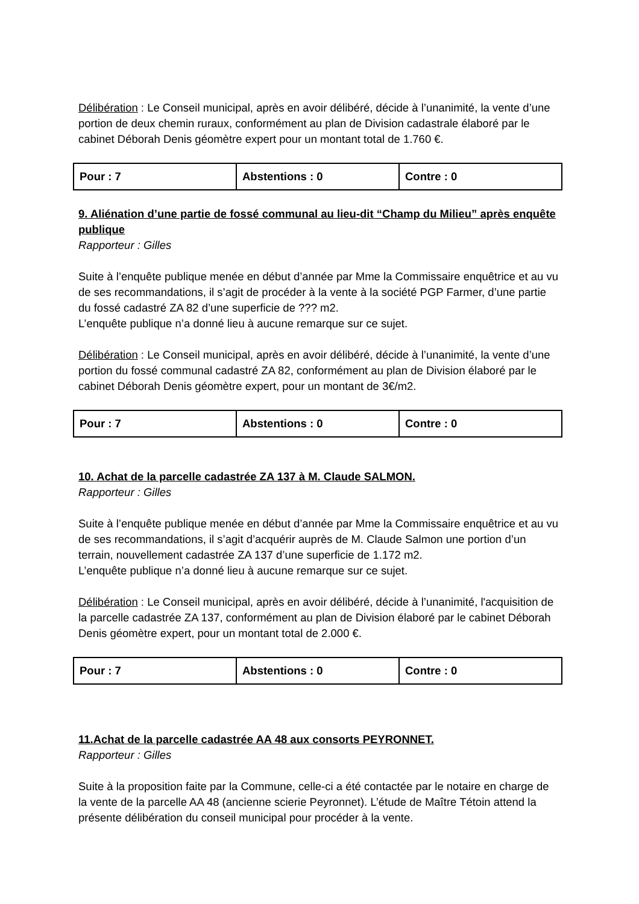Délibération : Le Conseil municipal, après en avoir délibéré, décide à l’unanimité, la vente d’une portion de deux chemin ruraux, conformément au plan de Division cadastrale élaboré par le cabinet Déborah Denis géomètre expert pour un montant total de 1.760 €.
| Pour : 7 | Abstentions : 0 | Contre : 0 |
9. Aliénation d’une partie de fossé communal au lieu-dit “Champ du Milieu” après enquête publique
Rapporteur : Gilles
Suite à l’enquête publique menée en début d’année par Mme la Commissaire enquêtrice et au vu de ses recommandations, il s’agit de procéder à la vente à la société PGP Farmer, d’une partie du fossé cadastré ZA 82 d’une superficie de ??? m2.
L’enquête publique n’a donné lieu à aucune remarque sur ce sujet.
Délibération : Le Conseil municipal, après en avoir délibéré, décide à l’unanimité, la vente d’une portion du fossé communal cadastré ZA 82, conformément au plan de Division élaboré par le cabinet Déborah Denis géomètre expert, pour un montant de 3€/m2.
| Pour : 7 | Abstentions : 0 | Contre : 0 |
10. Achat de la parcelle cadastrée ZA 137 à M. Claude SALMON.
Rapporteur : Gilles
Suite à l’enquête publique menée en début d’année par Mme la Commissaire enquêtrice et au vu de ses recommandations, il s’agit d’acquérir auprès de M. Claude Salmon une portion d’un terrain, nouvellement cadastrée ZA 137 d’une superficie de 1.172 m2.
L’enquête publique n’a donné lieu à aucune remarque sur ce sujet.
Délibération : Le Conseil municipal, après en avoir délibéré, décide à l’unanimité, l'acquisition de la parcelle cadastrée ZA 137, conformément au plan de Division élaboré par le cabinet Déborah Denis géomètre expert, pour un montant total de 2.000 €.
| Pour : 7 | Abstentions : 0 | Contre : 0 |
11.Achat de la parcelle cadastrée AA 48 aux consorts PEYRONNET.
Rapporteur : Gilles
Suite à la proposition faite par la Commune, celle-ci a été contactée par le notaire en charge de la vente de la parcelle AA 48 (ancienne scierie Peyronnet). L’étude de Maître Tétoin attend la présente délibération du conseil municipal pour procéder à la vente.